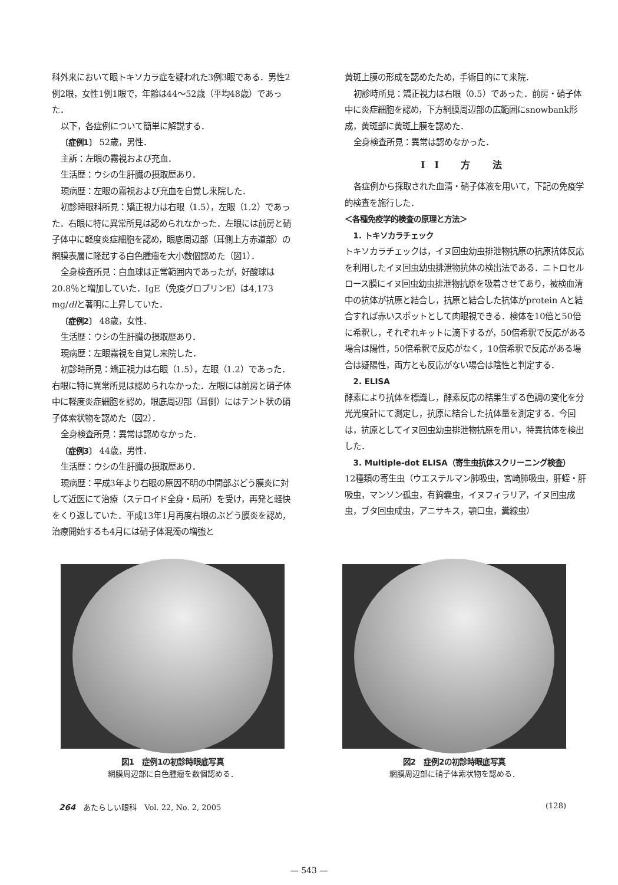科外来において眼トキソカラ症を疑われた3例3眼である．男性2例2眼，女性1例1眼で，年齢は44～52歳（平均48歳）であった．
以下，各症例について簡単に解説する．
〔症例1〕 52歳，男性．
主訴：左眼の霧視および充血．
生活歴：ウシの生肝臓の摂取歴あり．
現病歴：左眼の霧視および充血を自覚し来院した．
初診時眼科所見：矯正視力は右眼（1.5），左眼（1.2）であった．右眼に特に異常所見は認められなかった．左眼には前房と硝子体中に軽度炎症細胞を認め，眼底周辺部（耳側上方赤道部）の網膜表層に隆起する白色腫瘤を大小数個認めた（図1）．
全身検査所見：白血球は正常範囲内であったが，好酸球は20.8％と増加していた．IgE（免疫グロブリンE）は4,173 mg/dlと著明に上昇していた．
〔症例2〕 48歳，女性．
生活歴：ウシの生肝臓の摂取歴あり．
現病歴：左眼霧視を自覚し来院した．
初診時所見：矯正視力は右眼（1.5），左眼（1.2）であった．右眼に特に異常所見は認められなかった．左眼には前房と硝子体中に軽度炎症細胞を認め，眼底周辺部（耳側）にはテント状の硝子体索状物を認めた（図2）．
全身検査所見：異常は認めなかった．
〔症例3〕 44歳，男性．
生活歴：ウシの生肝臓の摂取歴あり．
現病歴：平成3年より右眼の原因不明の中間部ぶどう膜炎に対して近医にて治療（ステロイド全身・局所）を受け，再発と軽快をくり返していた．平成13年1月再度右眼のぶどう膜炎を認め，治療開始するも4月には硝子体混濁の増強と
黄斑上膜の形成を認めたため，手術目的にて来院．
初診時所見：矯正視力は右眼（0.5）であった．前房・硝子体中に炎症細胞を認め，下方網膜周辺部の広範囲にsnowbank形成，黄斑部に黄斑上膜を認めた．
全身検査所見：異常は認めなかった．
II 方 法
各症例から採取された血清・硝子体液を用いて，下記の免疫学的検査を施行した．
＜各種免疫学的検査の原理と方法＞
1. トキソカラチェック
トキソカラチェックは，イヌ回虫幼虫排泄物抗原の抗原抗体反応を利用したイヌ回虫幼虫排泄物抗体の検出法である．ニトロセルロース膜にイヌ回虫幼虫排泄物抗原を吸着させてあり，被検血清中の抗体が抗原と結合し，抗原と結合した抗体がprotein Aと結合すれば赤いスポットとして肉眼視できる．検体を10倍と50倍に希釈し，それぞれキットに滴下するが，50倍希釈で反応がある場合は陽性，50倍希釈で反応がなく，10倍希釈で反応がある場合は疑陽性，両方とも反応がない場合は陰性と判定する．
2. ELISA
酵素により抗体を標識し，酵素反応の結果生ずる色調の変化を分光光度計にて測定し，抗原に結合した抗体量を測定する．今回は，抗原としてイヌ回虫幼虫排泄物抗原を用い，特異抗体を検出した．
3. Multiple-dot ELISA（寄生虫抗体スクリーニング検査）
12種類の寄生虫（ウエステルマン肺吸虫，宮崎肺吸虫，肝蛭・肝吸虫，マンソン孤虫，有鉤嚢虫，イヌフィラリア，イヌ回虫成虫，ブタ回虫成虫，アニサキス，顎口虫，糞線虫）
図1　症例1の初診時眼底写真
網膜周辺部に白色腫瘤を数個認める．
図2　症例2の初診時眼底写真
網膜周辺部に硝子体索状物を認める．
264　あたらしい眼科　Vol. 22, No. 2, 2005 (128)
— 543 —